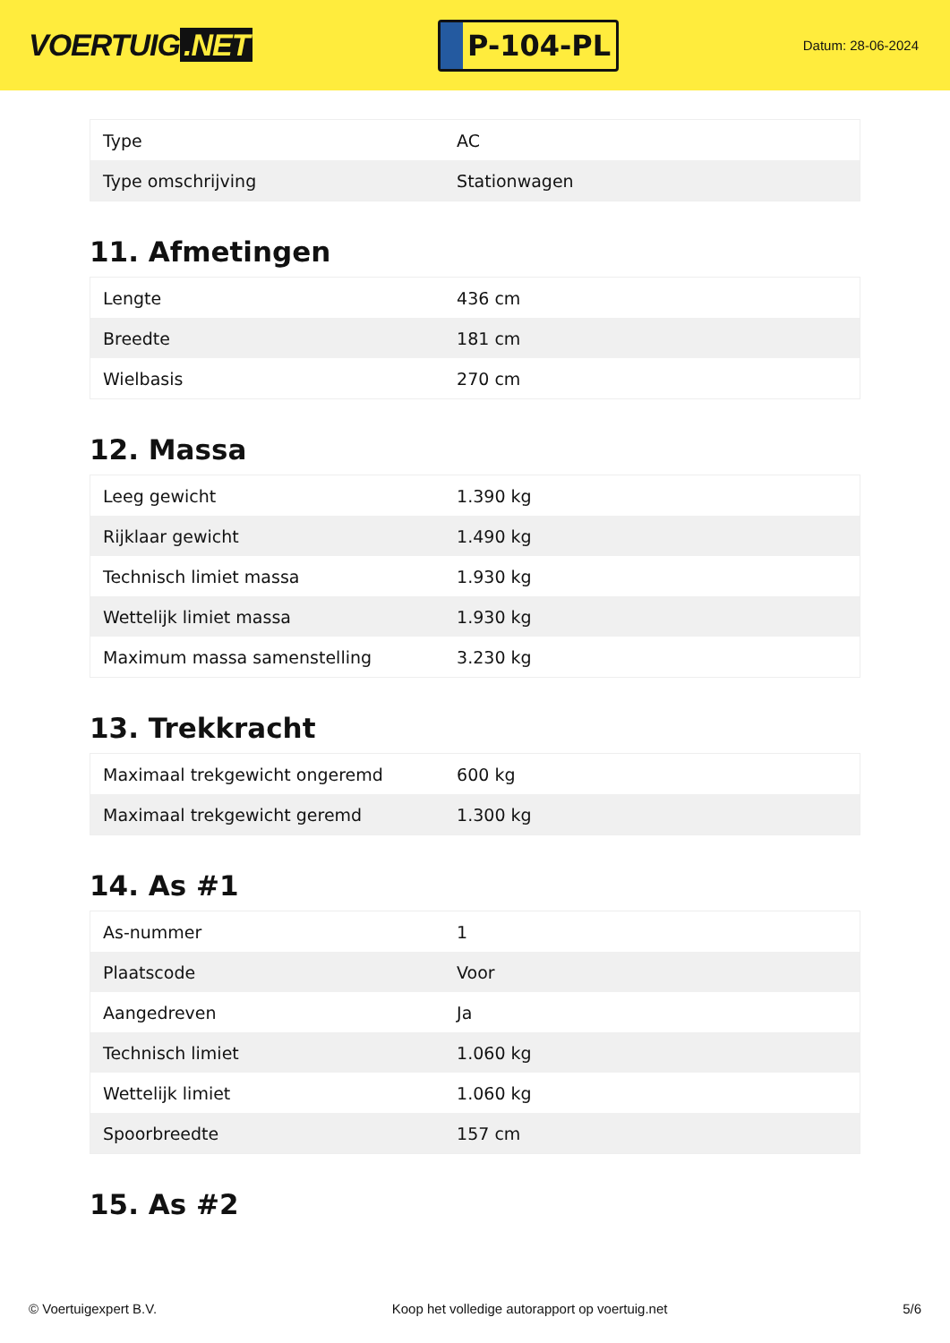VOERTUIG.NET
P-104-PL
Datum: 28-06-2024
| Type | AC |
| Type omschrijving | Stationwagen |
11. Afmetingen
| Lengte | 436 cm |
| Breedte | 181 cm |
| Wielbasis | 270 cm |
12. Massa
| Leeg gewicht | 1.390 kg |
| Rijklaar gewicht | 1.490 kg |
| Technisch limiet massa | 1.930 kg |
| Wettelijk limiet massa | 1.930 kg |
| Maximum massa samenstelling | 3.230 kg |
13. Trekkracht
| Maximaal trekgewicht ongeremd | 600 kg |
| Maximaal trekgewicht geremd | 1.300 kg |
14. As #1
| As-nummer | 1 |
| Plaatscode | Voor |
| Aangedreven | Ja |
| Technisch limiet | 1.060 kg |
| Wettelijk limiet | 1.060 kg |
| Spoorbreedte | 157 cm |
15. As #2
© Voertuigexpert B.V. Koop het volledige autorapport op voertuig.net 5/6